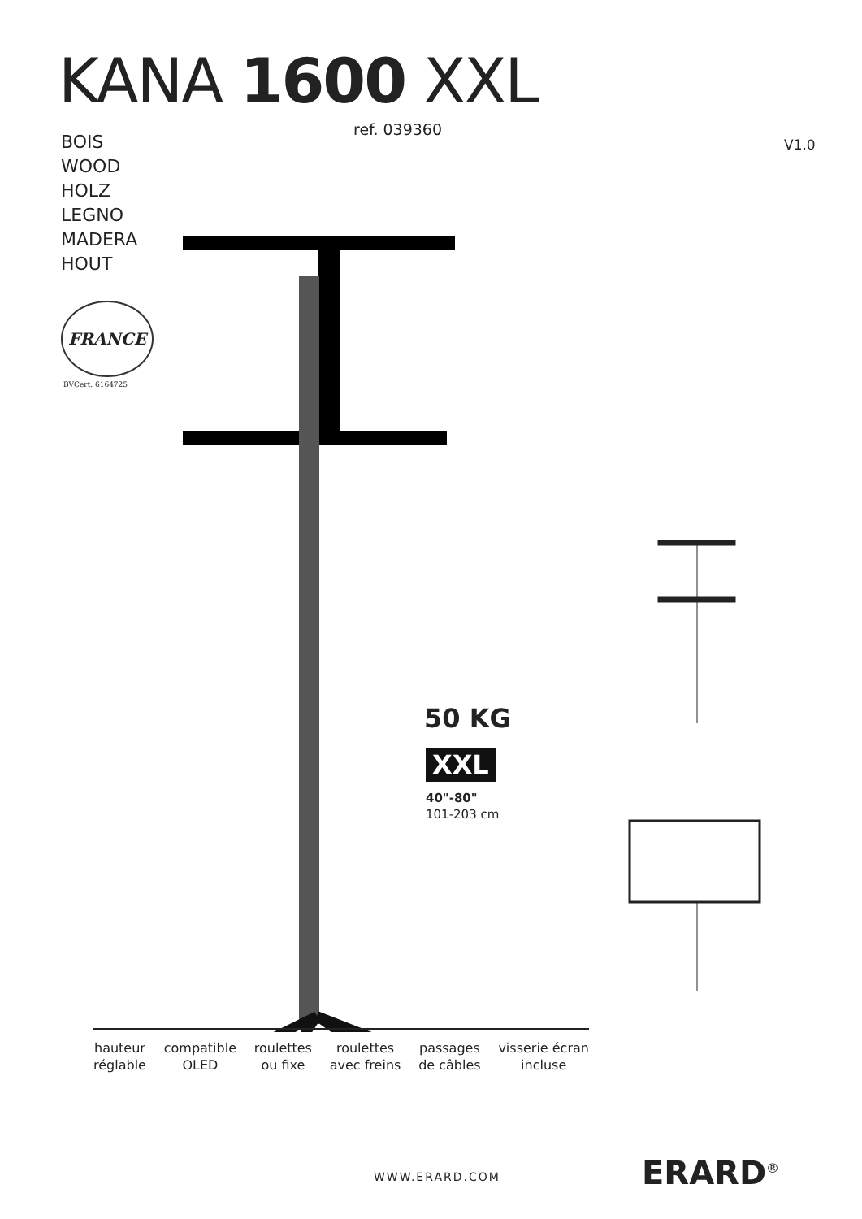KANA 1600 XXL
ref. 039360
BOIS
WOOD
HOLZ
LEGNO
MADERA
HOUT
V1.0
FRANCE
BVCert. 6164725
50 KG
XXL
40"-80"
101-203 cm
hauteur
réglable
compatible
OLED
roulettes
ou fixe
roulettes
avec freins
passages
de câbles
visserie écran
incluse
WWW.ERARD.COM ERARD<sup>®</sup>